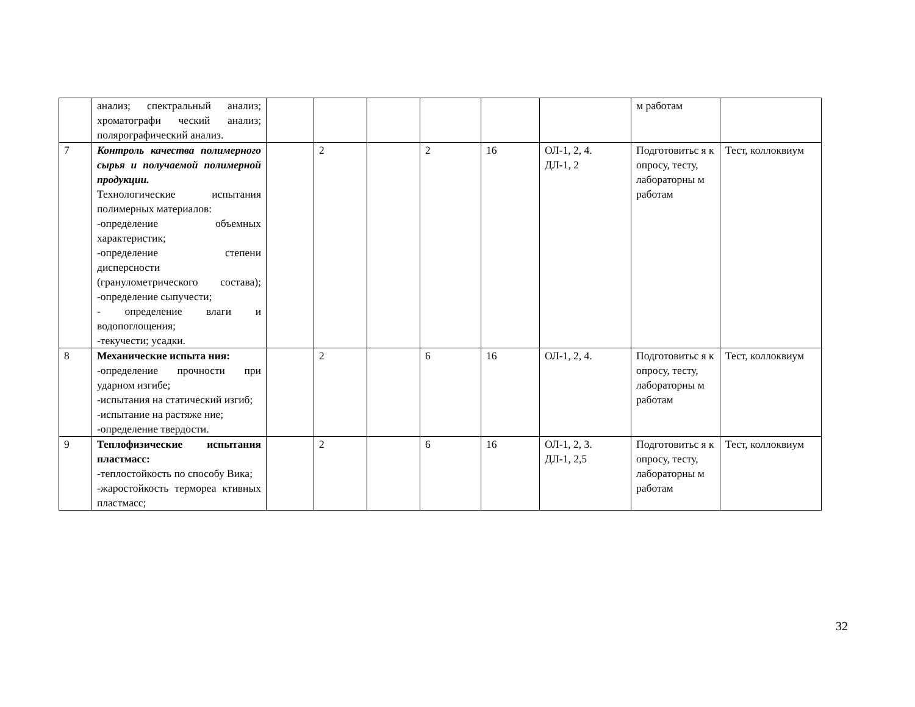| | анализ; спектральный анализ; хроматографи ческий анализ; полярографический анализ. | | | | | | | м работам | |
| 7 | Контроль качества полимерного сырья и получаемой полимерной продукции. Технологические испытания полимерных материалов: -определение объемных характеристик; -определение степени дисперсности (гранулометрического состава); -определение сыпучести; - определение влаги и водопоглощения; -текучести; усадки. | | 2 | | 2 | 16 | ОЛ-1, 2, 4. ДЛ-1, 2 | Подготовитьс я к опросу, тесту, лабораторны м работам | Тест, коллоквиум |
| 8 | Механические испыта ния: -определение прочности при ударном изгибе; -испытания на статический изгиб; -испытание на растяже ние; -определение твердости. | | 2 | | 6 | 16 | ОЛ-1, 2, 4. | Подготовитьс я к опросу, тесту, лабораторны м работам | Тест, коллоквиум |
| 9 | Теплофизические испытания пластмасс: - теплостойкость по способу Вика; -жаростойкость термореа ктивных пластмасс; | | 2 | | 6 | 16 | ОЛ-1, 2, 3. ДЛ-1, 2,5 | Подготовитьс я к опросу, тесту, лабораторны м работам | Тест, коллоквиум |
32